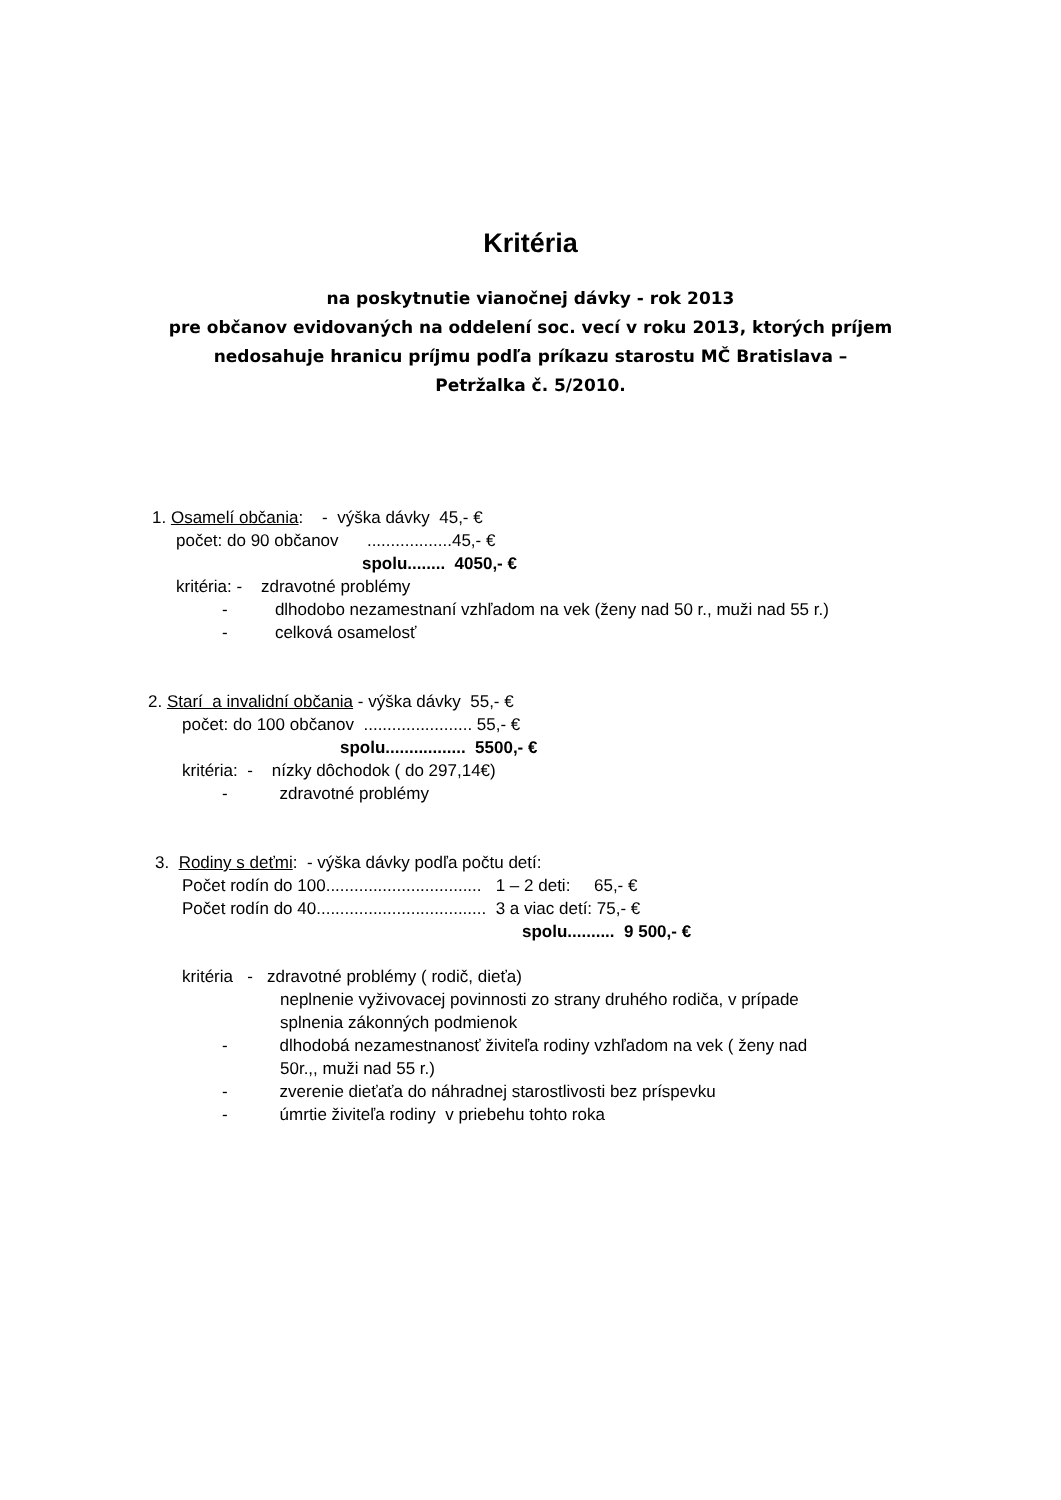Kritéria
na poskytnutie vianočnej dávky - rok 2013
pre občanov evidovaných na oddelení soc. vecí v roku 2013, ktorých príjem
nedosahuje hranicu príjmu podľa príkazu starostu MČ Bratislava –
Petržalka č. 5/2010.
1. Osamelí občania: - výška dávky 45,- €
počet: do 90 občanov ..................45,- €
spolu........ 4050,- €
kritéria: - zdravotné problémy
- dlhodobo nezamestnaní vzhľadom na vek (ženy nad 50 r., muži nad 55 r.)
- celková osamelosť
2. Starí a invalidní občania - výška dávky 55,- €
počet: do 100 občanov ....................... 55,- €
spolu................. 5500,- €
kritéria: - nízky dôchodok ( do 297,14€)
- zdravotné problémy
3. Rodiny s deťmi: - výška dávky podľa počtu detí:
Počet rodín do 100................................. 1 – 2 deti: 65,- €
Počet rodín do 40.................................... 3 a viac detí: 75,- €
spolu.......... 9 500,- €
kritéria - zdravotné problémy ( rodič, dieťa)
neplnenie vyživovacej povinnosti zo strany druhého rodiča, v prípade
splnenia zákonných podmienok
- dlhodobá nezamestnanosť živiteľa rodiny vzhľadom na vek ( ženy nad
50r.,, muži nad 55 r.)
- zverenie dieťaťa do náhradnej starostlivosti bez príspevku
- úmrtie živiteľa rodiny v priebehu tohto roka